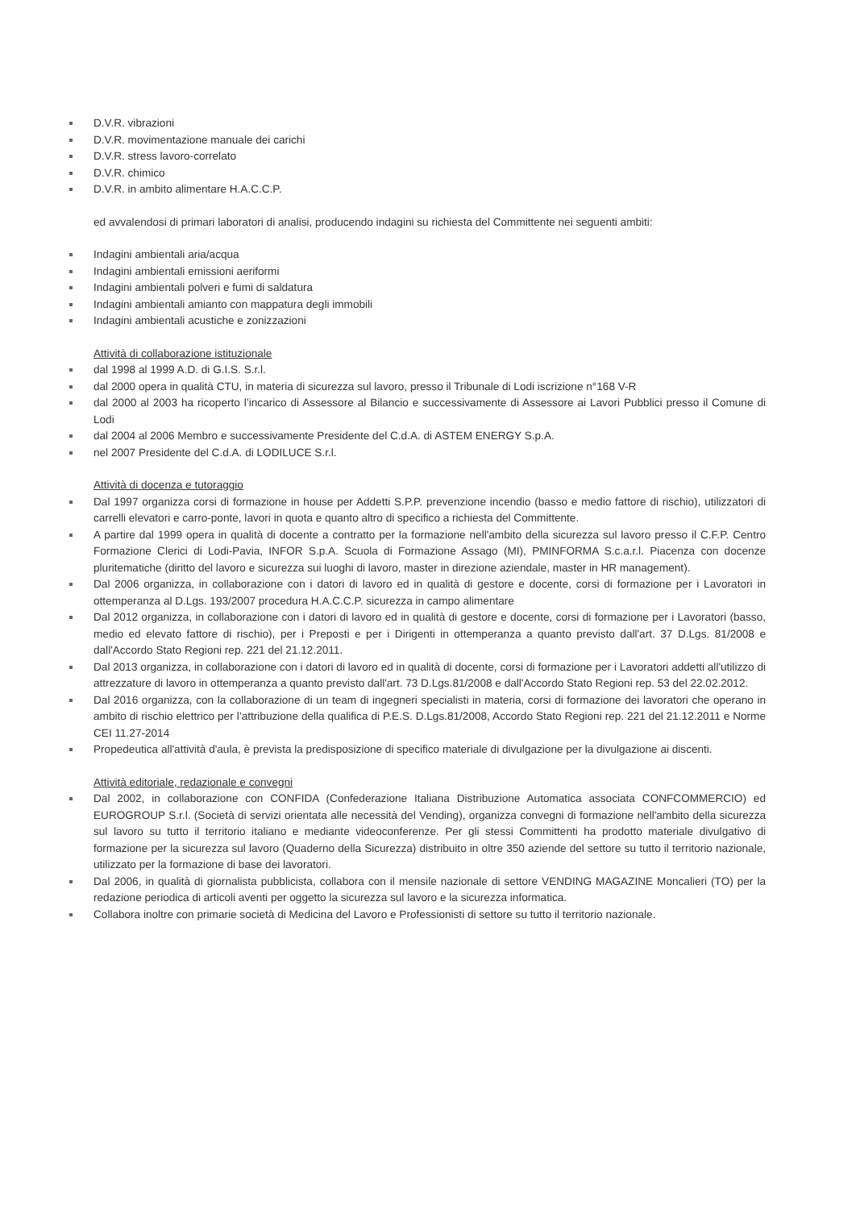D.V.R. vibrazioni
D.V.R. movimentazione manuale dei carichi
D.V.R. stress lavoro-correlato
D.V.R. chimico
D.V.R. in ambito alimentare H.A.C.C.P.
ed avvalendosi di primari laboratori di analisi, producendo indagini su richiesta del Committente nei seguenti ambiti:
Indagini ambientali aria/acqua
Indagini ambientali emissioni aeriformi
Indagini ambientali polveri e fumi di saldatura
Indagini ambientali amianto con mappatura degli immobili
Indagini ambientali acustiche e zonizzazioni
Attività di collaborazione istituzionale
dal 1998 al 1999 A.D. di G.I.S. S.r.l.
dal 2000 opera in qualità CTU, in materia di sicurezza sul lavoro, presso il Tribunale di Lodi iscrizione n°168 V-R
dal 2000 al 2003 ha ricoperto l’incarico di Assessore al Bilancio e successivamente di Assessore ai Lavori Pubblici presso il Comune di Lodi
dal 2004 al 2006 Membro e successivamente Presidente del C.d.A. di ASTEM ENERGY S.p.A.
nel 2007 Presidente del C.d.A. di LODILUCE S.r.l.
Attività di docenza e tutoraggio
Dal 1997 organizza corsi di formazione in house per Addetti S.P.P. prevenzione incendio (basso e medio fattore di rischio), utilizzatori di carrelli elevatori e carro-ponte, lavori in quota e quanto altro di specifico a richiesta del Committente.
A partire dal 1999 opera in qualità di docente a contratto per la formazione nell'ambito della sicurezza sul lavoro presso il C.F.P. Centro Formazione Clerici di Lodi-Pavia, INFOR S.p.A. Scuola di Formazione Assago (MI), PMINFORMA S.c.a.r.l. Piacenza con docenze pluritematiche (diritto del lavoro e sicurezza sui luoghi di lavoro, master in direzione aziendale, master in HR management).
Dal 2006 organizza, in collaborazione con i datori di lavoro ed in qualità di gestore e docente, corsi di formazione per i Lavoratori in ottemperanza al D.Lgs. 193/2007 procedura H.A.C.C.P. sicurezza in campo alimentare
Dal 2012 organizza, in collaborazione con i datori di lavoro ed in qualità di gestore e docente, corsi di formazione per i Lavoratori (basso, medio ed elevato fattore di rischio), per i Preposti e per i Dirigenti in ottemperanza a quanto previsto dall'art. 37 D.Lgs. 81/2008 e dall'Accordo Stato Regioni rep. 221 del 21.12.2011.
Dal 2013 organizza, in collaborazione con i datori di lavoro ed in qualità di docente, corsi di formazione per i Lavoratori addetti all'utilizzo di attrezzature di lavoro in ottemperanza a quanto previsto dall'art. 73 D.Lgs.81/2008 e dall'Accordo Stato Regioni rep. 53 del 22.02.2012.
Dal 2016 organizza, con la collaborazione di un team di ingegneri specialisti in materia, corsi di formazione dei lavoratori che operano in ambito di rischio elettrico per l’attribuzione della qualifica di P.E.S. D.Lgs.81/2008, Accordo Stato Regioni rep. 221 del 21.12.2011 e Norme CEI 11.27-2014
Propedeutica all'attività d'aula, è prevista la predisposizione di specifico materiale di divulgazione per la divulgazione ai discenti.
Attività editoriale, redazionale e convegni
Dal 2002, in collaborazione con CONFIDA (Confederazione Italiana Distribuzione Automatica associata CONFCOMMERCIO) ed EUROGROUP S.r.l. (Società di servizi orientata alle necessità del Vending), organizza convegni di formazione nell'ambito della sicurezza sul lavoro su tutto il territorio italiano e mediante videoconferenze. Per gli stessi Committenti ha prodotto materiale divulgativo di formazione per la sicurezza sul lavoro (Quaderno della Sicurezza) distribuito in oltre 350 aziende del settore su tutto il territorio nazionale, utilizzato per la formazione di base dei lavoratori.
Dal 2006, in qualità di giornalista pubblicista, collabora con il mensile nazionale di settore VENDING MAGAZINE Moncalieri (TO) per la redazione periodica di articoli aventi per oggetto la sicurezza sul lavoro e la sicurezza informatica.
Collabora inoltre con primarie società di Medicina del Lavoro e Professionisti di settore su tutto il territorio nazionale.